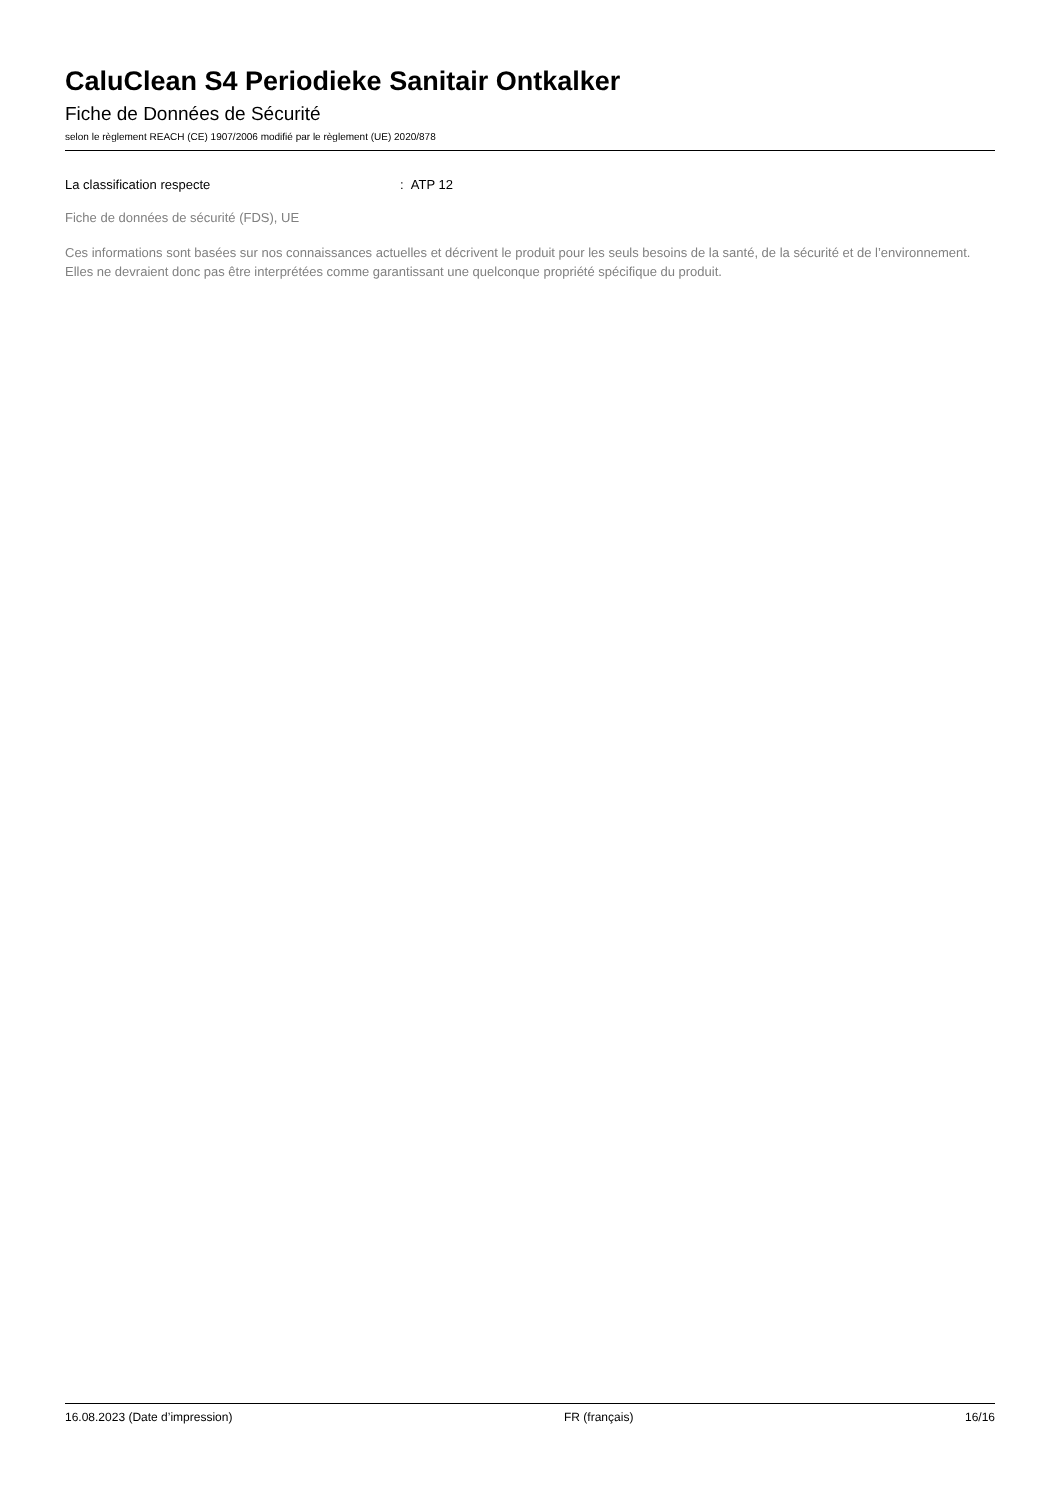CaluClean S4 Periodieke Sanitair Ontkalker
Fiche de Données de Sécurité
selon le règlement REACH (CE) 1907/2006 modifié par le règlement (UE) 2020/878
La classification respecte: ATP 12
Fiche de données de sécurité (FDS), UE
Ces informations sont basées sur nos connaissances actuelles et décrivent le produit pour les seuls besoins de la santé, de la sécurité et de l’environnement. Elles ne devraient donc pas être interprétées comme garantissant une quelconque propriété spécifique du produit.
16.08.2023 (Date d’impression) FR (français) 16/16